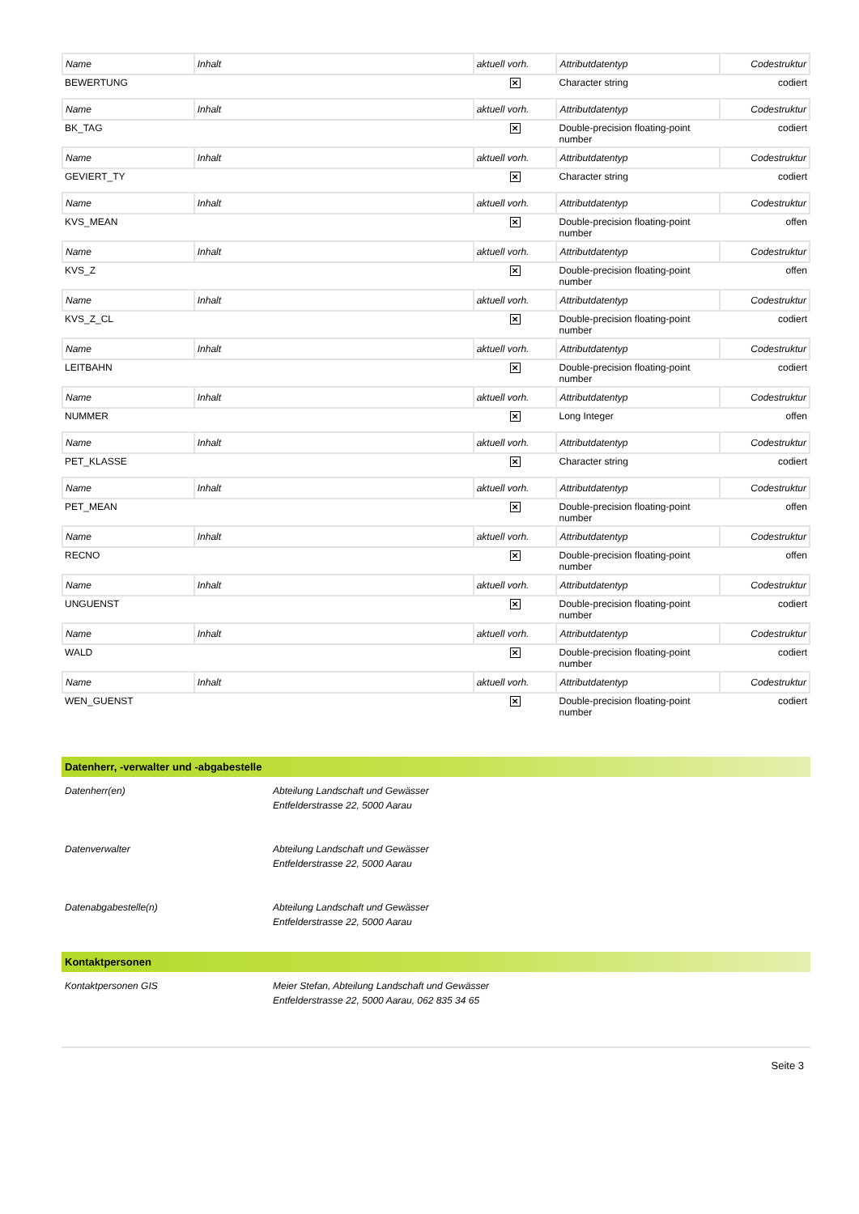| Name | Inhalt | aktuell vorh. | Attributdatentyp | Codestruktur |
| BEWERTUNG | | ✕ | Character string | codiert |
| Name | Inhalt | aktuell vorh. | Attributdatentyp | Codestruktur |
| BK_TAG | | ✕ | Double-precision floating-point number | codiert |
| Name | Inhalt | aktuell vorh. | Attributdatentyp | Codestruktur |
| GEVIERT_TY | | ✕ | Character string | codiert |
| Name | Inhalt | aktuell vorh. | Attributdatentyp | Codestruktur |
| KVS_MEAN | | ✕ | Double-precision floating-point number | offen |
| Name | Inhalt | aktuell vorh. | Attributdatentyp | Codestruktur |
| KVS_Z | | ✕ | Double-precision floating-point number | offen |
| Name | Inhalt | aktuell vorh. | Attributdatentyp | Codestruktur |
| KVS_Z_CL | | ✕ | Double-precision floating-point number | codiert |
| Name | Inhalt | aktuell vorh. | Attributdatentyp | Codestruktur |
| LEITBAHN | | ✕ | Double-precision floating-point number | codiert |
| Name | Inhalt | aktuell vorh. | Attributdatentyp | Codestruktur |
| NUMMER | | ✕ | Long Integer | offen |
| Name | Inhalt | aktuell vorh. | Attributdatentyp | Codestruktur |
| PET_KLASSE | | ✕ | Character string | codiert |
| Name | Inhalt | aktuell vorh. | Attributdatentyp | Codestruktur |
| PET_MEAN | | ✕ | Double-precision floating-point number | offen |
| Name | Inhalt | aktuell vorh. | Attributdatentyp | Codestruktur |
| RECNO | | ✕ | Double-precision floating-point number | offen |
| Name | Inhalt | aktuell vorh. | Attributdatentyp | Codestruktur |
| UNGUENST | | ✕ | Double-precision floating-point number | codiert |
| Name | Inhalt | aktuell vorh. | Attributdatentyp | Codestruktur |
| WALD | | ✕ | Double-precision floating-point number | codiert |
| Name | Inhalt | aktuell vorh. | Attributdatentyp | Codestruktur |
| WEN_GUENST | | ✕ | Double-precision floating-point number | codiert |
Datenherr, -verwalter und -abgabestelle
Datenherr(en) Abteilung Landschaft und Gewässer
Entfelderstrasse 22, 5000 Aarau
Datenverwalter Abteilung Landschaft und Gewässer
Entfelderstrasse 22, 5000 Aarau
Datenabgabestelle(n) Abteilung Landschaft und Gewässer
Entfelderstrasse 22, 5000 Aarau
Kontaktpersonen
Kontaktpersonen GIS Meier Stefan, Abteilung Landschaft und Gewässer
Entfelderstrasse 22, 5000 Aarau, 062 835 34 65
Seite 3